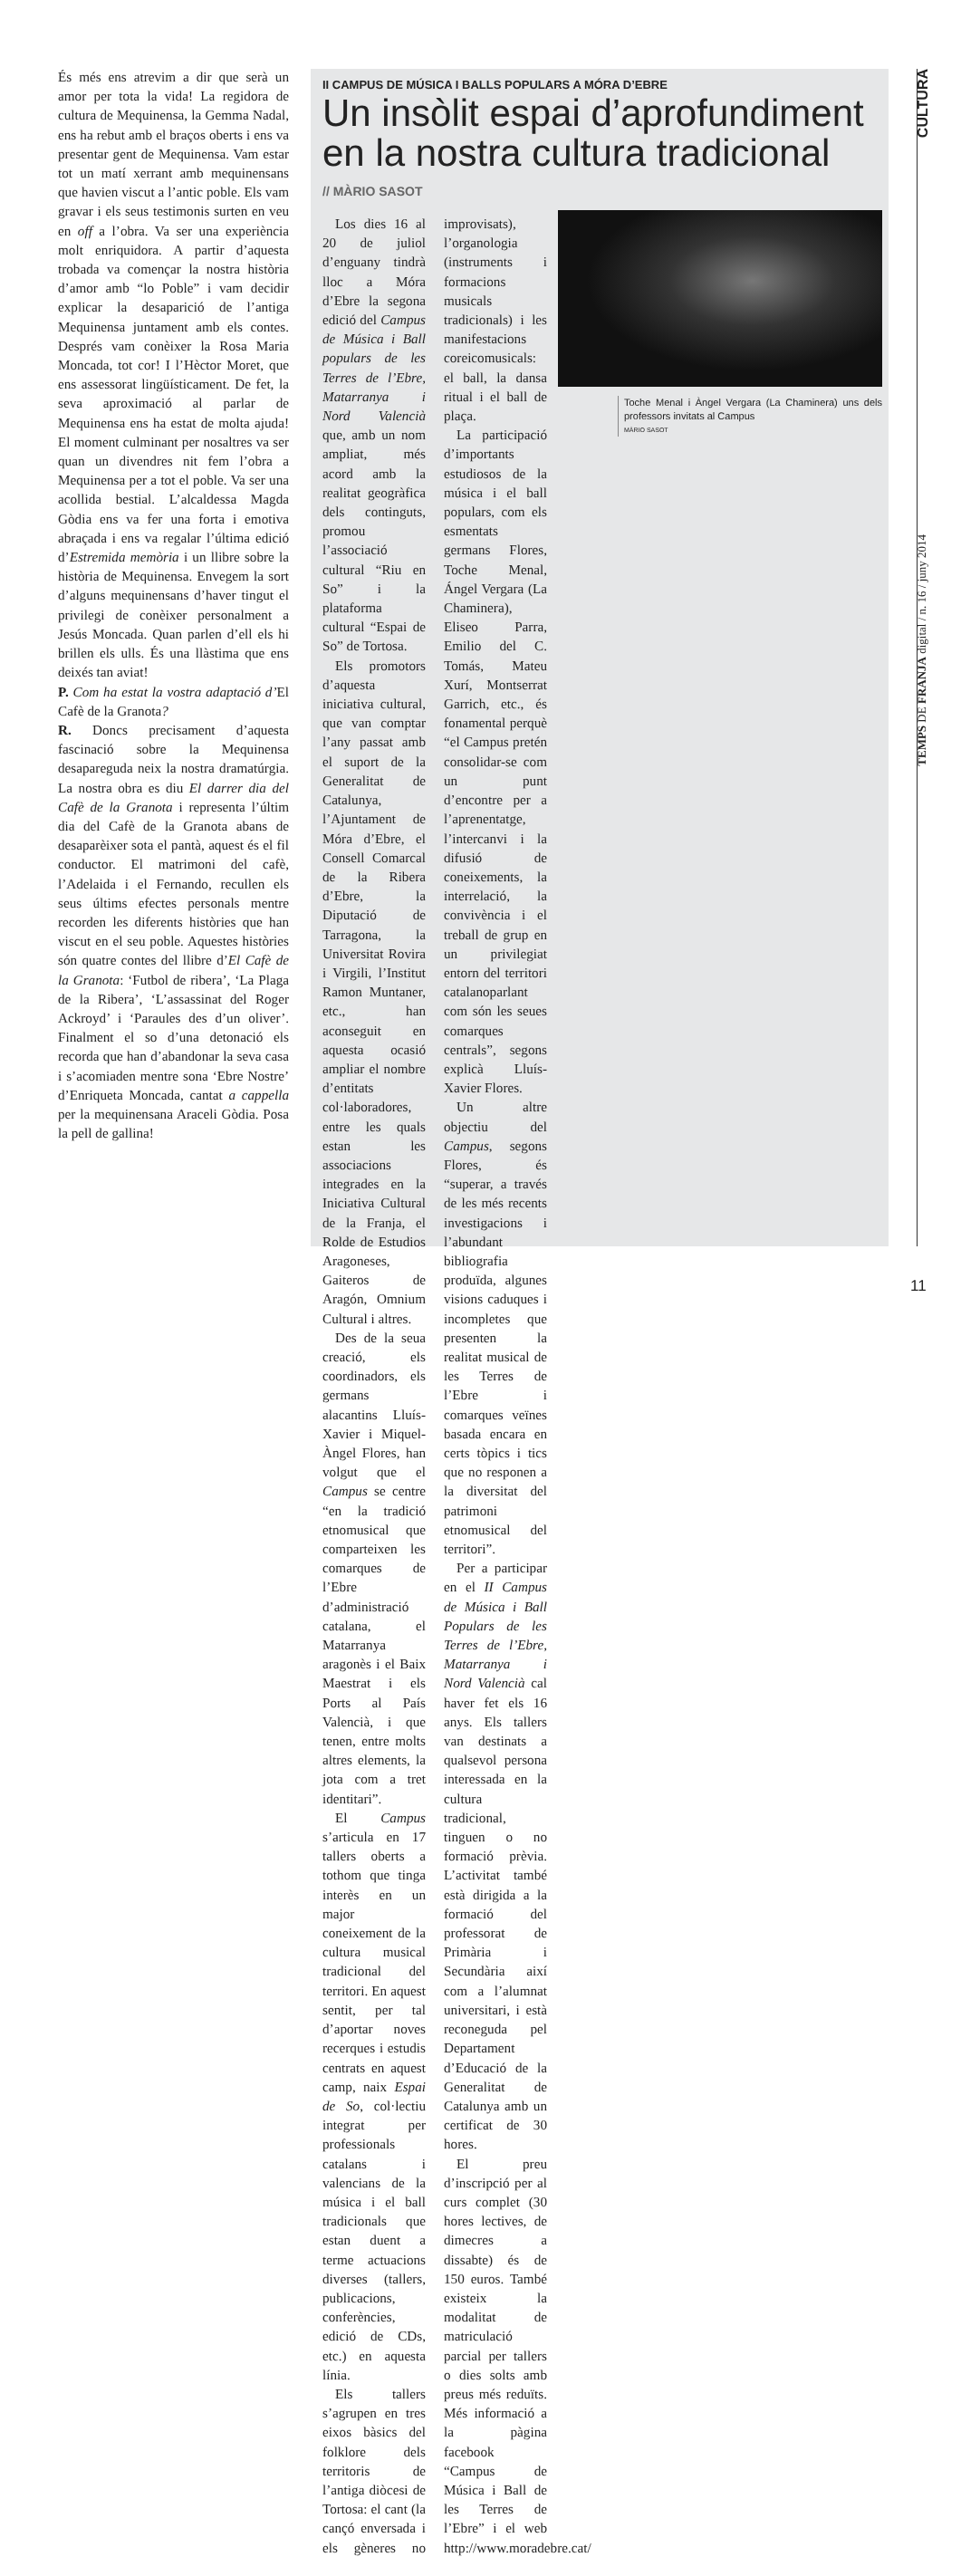CULTURA
TEMPS DE FRANJA digital / n. 16 / juny 2014
És més ens atrevim a dir que serà un amor per tota la vida! La regidora de cultura de Mequinensa, la Gemma Nadal, ens ha rebut amb el braços oberts i ens va presentar gent de Mequinensa. Vam estar tot un matí xerrant amb mequinensans que havien viscut a l’antic poble. Els vam gravar i els seus testimonis surten en veu en off a l’obra. Va ser una experiència molt enriquidora. A partir d’aquesta trobada va començar la nostra història d’amor amb “lo Poble” i vam decidir explicar la desaparició de l’antiga Mequinensa juntament amb els contes. Després vam conèixer la Rosa Maria Moncada, tot cor! I l’Hèctor Moret, que ens assessorat lingüísticament. De fet, la seva aproximació al parlar de Mequinensa ens ha estat de molta ajuda! El moment culminant per nosaltres va ser quan un divendres nit fem l’obra a Mequinensa per a tot el poble. Va ser una acollida bestial. L’alcaldessa Magda Gòdia ens va fer una forta i emotiva abraçada i ens va regalar l’última edició d’Estremida memòria i un llibre sobre la història de Mequinensa. Envegem la sort d’alguns mequinensans d’haver tingut el privilegi de conèixer personalment a Jesús Moncada. Quan parlen d’ell els hi brillen els ulls. És una llàstima que ens deixés tan aviat!
P. Com ha estat la vostra adaptació d’El Cafè de la Granota?
R. Doncs precisament d’aquesta fascinació sobre la Mequinensa desapareguda neix la nostra dramatúrgia. La nostra obra es diu El darrer dia del Cafè de la Granota i representa l’últim dia del Cafè de la Granota abans de desaparèixer sota el pantà, aquest és el fil conductor. El matrimoni del cafè, l’Adelaida i el Fernando, recullen els seus últims efectes personals mentre recorden les diferents històries que han viscut en el seu poble. Aquestes històries són quatre contes del llibre d’El Cafè de la Granota: ‘Futbol de ribera’, ‘La Plaga de la Ribera’, ‘L’assassinat del Roger Ackroyd’ i ‘Paraules des d’un oliver’. Finalment el so d’una detonació els recorda que han d’abandonar la seva casa i s’acomiaden mentre sona ‘Ebre Nostre’ d’Enriqueta Moncada, cantat a cappella per la mequinensana Araceli Gòdia. Posa la pell de gallina!
II CAMPUS DE MÚSICA I BALLS POPULARS A MÓRA D’EBRE
Un insòlit espai d’aprofundiment en la nostra cultura tradicional
// MÀRIO SASOT
Toche Menal i Àngel Vergara (La Chaminera) uns dels professors invitats al Campus
MÀRIO SASOT
Los dies 16 al 20 de juliol d’enguany tindrà lloc a Móra d’Ebre la segona edició del Campus de Música i Ball populars de les Terres de l’Ebre, Matarranya i Nord Valencià que, amb un nom ampliat, més acord amb la realitat geogràfica dels continguts, promou l’associació cultural “Riu en So” i la plataforma cultural “Espai de So” de Tortosa.
Els promotors d’aquesta iniciativa cultural, que van comptar l’any passat amb el suport de la Generalitat de Catalunya, l’Ajuntament de Móra d’Ebre, el Consell Comarcal de la Ribera d’Ebre, la Diputació de Tarragona, la Universitat Rovira i Virgili, l’Institut Ramon Muntaner, etc., han aconseguit en aquesta ocasió ampliar el nombre d’entitats col·laboradores, entre les quals estan les associacions integrades en la Iniciativa Cultural de la Franja, el Rolde de Estudios Aragoneses, Gaiteros de Aragón, Omnium Cultural i altres.
Des de la seua creació, els coordinadors, els germans alacantins Lluís-Xavier i Miquel-Àngel Flores, han volgut que el Campus se centre “en la tradició etnomusical que comparteixen les comarques de l’Ebre d’administració catalana, el Matarranya aragonès i el Baix Maestrat i els Ports al País Valencià, i que tenen, entre molts altres elements, la jota com a tret identitari”.
El Campus s’articula en 17 tallers oberts a tothom que tinga interès en un major coneixement de la cultura musical tradicional del territori. En aquest sentit, per tal d’aportar noves recerques i estudis centrats en aquest camp, naix Espai de So, col·lectiu integrat per professionals catalans i valencians de la música i el ball tradicionals que estan duent a terme actuacions diverses (tallers, publicacions, conferències, edició de CDs, etc.) en aquesta línia.
Els tallers s’agrupen en tres eixos bàsics del folklore dels territoris de l’antiga diòcesi de Tortosa: el cant (la cançó enversada i els gèneres no improvisats), l’organologia (instruments i formacions musicals tradicionals) i les manifestacions coreicomusicals: el ball, la dansa ritual i el ball de plaça.
La participació d’importants estudiosos de la música i el ball populars, com els esmentats germans Flores, Toche Menal, Ángel Vergara (La Chaminera), Eliseo Parra, Emilio del C. Tomás, Mateu Xurí, Montserrat Garrich, etc., és fonamental perquè “el Campus pretén consolidar-se com un punt d’encontre per a l’aprenentatge, l’intercanvi i la difusió de coneixements, la interrelació, la convivència i el treball de grup en un privilegiat entorn del territori catalanoparlant com són les seues comarques centrals”, segons explicà Lluís-Xavier Flores.
Un altre objectiu del Campus, segons Flores, és “superar, a través de les més recents investigacions i l’abundant bibliografia produïda, algunes visions caduques i incompletes que presenten la realitat musical de les Terres de l’Ebre i comarques veïnes basada encara en certs tòpics i tics que no responen a la diversitat del patrimoni etnomusical del territori”.
Per a participar en el II Campus de Música i Ball Populars de les Terres de l’Ebre, Matarranya i Nord Valencià cal haver fet els 16 anys. Els tallers van destinats a qualsevol persona interessada en la cultura tradicional, tinguen o no formació prèvia. L’activitat també està dirigida a la formació del professorat de Primària i Secundària així com a l’alumnat universitari, i està reconeguda pel Departament d’Educació de la Generalitat de Catalunya amb un certificat de 30 hores.
El preu d’inscripció per al curs complet (30 hores lectives, de dimecres a dissabte) és de 150 euros. També existeix la modalitat de matriculació parcial per tallers o dies solts amb preus més reduïts. Més informació a la pàgina facebook “Campus de Música i Ball de les Terres de l’Ebre” i el web http://www.moradebre.cat/
11